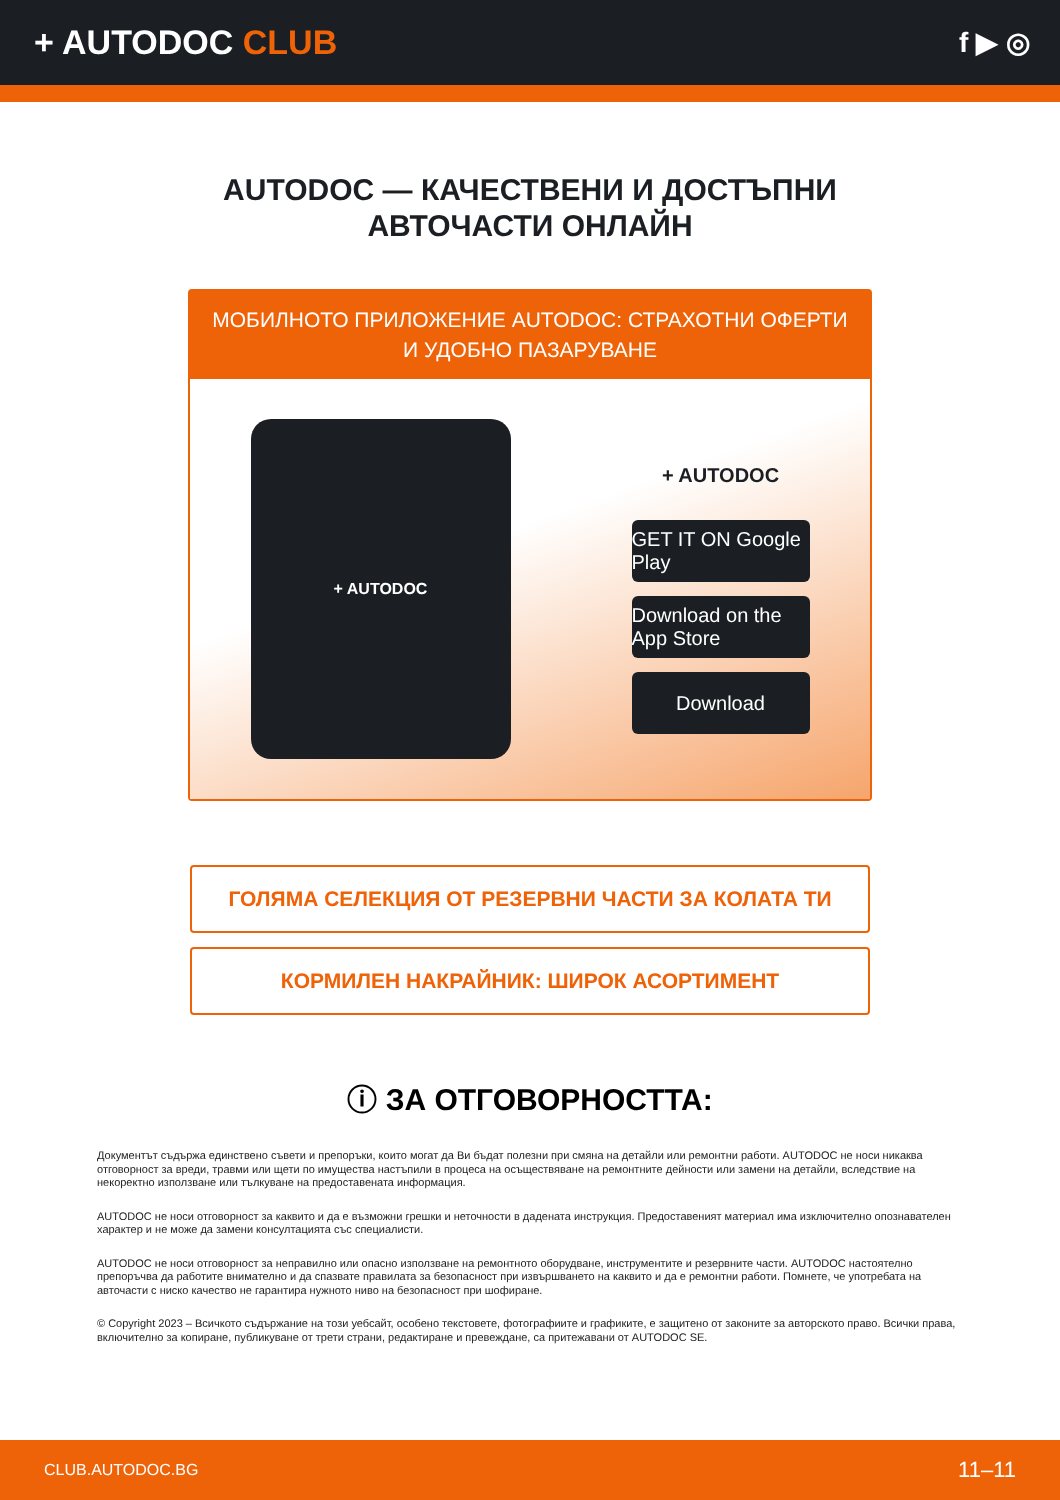+ AUTODOC CLUB
f ▶ ◎
AUTODOC — КАЧЕСТВЕНИ И ДОСТЪПНИ
АВТОЧАСТИ ОНЛАЙН
МОБИЛНОТО ПРИЛОЖЕНИЕ AUTODOC: СТРАХОТНИ ОФЕРТИ И УДОБНО ПАЗАРУВАНЕ
+ AUTODOC
+ AUTODOC
GET IT ON Google Play
Download on the App Store
Download
ГОЛЯМА СЕЛЕКЦИЯ ОТ РЕЗЕРВНИ ЧАСТИ ЗА КОЛАТА ТИ
КОРМИЛЕН НАКРАЙНИК: ШИРОК АСОРТИМЕНТ
ⓘ ЗА ОТГОВОРНОСТТА:
Документът съдържа единствено съвети и препоръки, които могат да Ви бъдат полезни при смяна на детайли или ремонтни работи. AUTODOC не носи никаква отговорност за вреди, травми или щети по имущества настъпили в процеса на осъществяване на ремонтните дейности или замени на детайли, вследствие на некоректно използване или тълкуване на предоставената информация.
AUTODOC не носи отговорност за каквито и да е възможни грешки и неточности в дадената инструкция. Предоставеният материал има изключително опознавателен характер и не може да замени консултацията със специалисти.
AUTODOC не носи отговорност за неправилно или опасно използване на ремонтното оборудване, инструментите и резервните части. AUTODOC настоятелно препоръчва да работите внимателно и да спазвате правилата за безопасност при извършването на каквито и да е ремонтни работи. Помнете, че употребата на авточасти с ниско качество не гарантира нужното ниво на безопасност при шофиране.
© Copyright 2023 – Всичкото съдържание на този уебсайт, особено текстовете, фотографиите и графиките, е защитено от законите за авторското право. Всички права, включително за копиране, публикуване от трети страни, редактиране и превеждане, са притежавани от AUTODOC SE.
CLUB.AUTODOC.BG 11–11